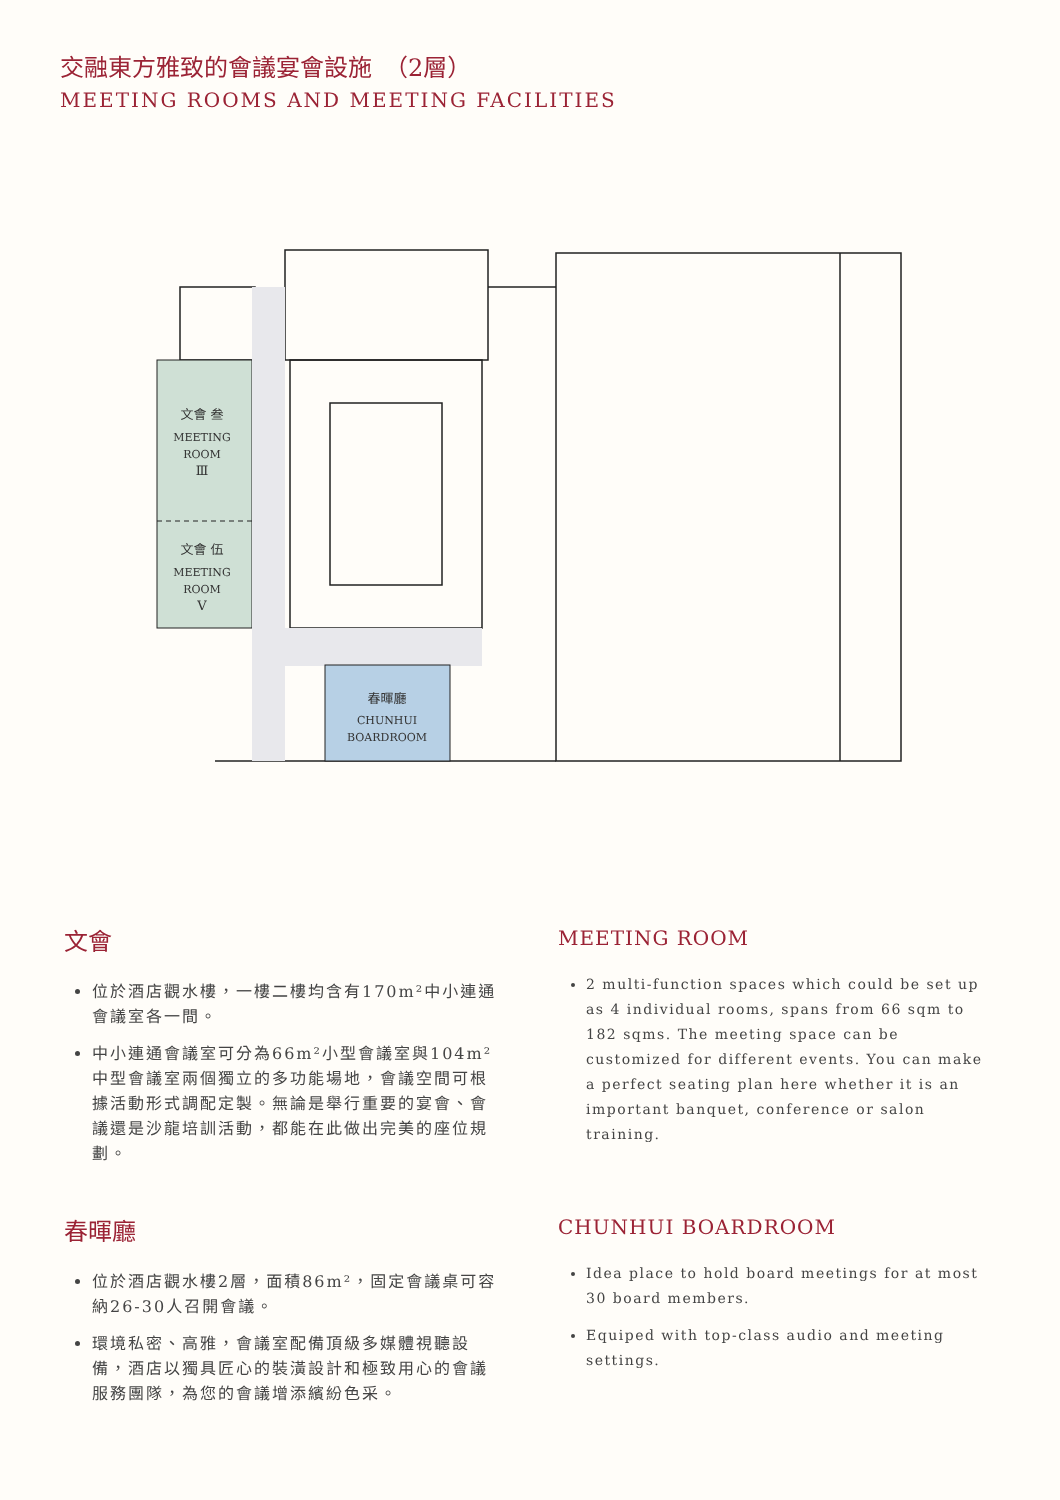交融東方雅致的會議宴會設施　（2層）
MEETING ROOMS AND MEETING FACILITIES
文會 叁
MEETING
ROOM
Ⅲ
文會 伍
MEETING
ROOM
Ⅴ
春暉廳
CHUNHUI
BOARDROOM
文會
位於酒店觀水樓，一樓二樓均含有170m²中小連通會議室各一間。
中小連通會議室可分為66m²小型會議室與104m²中型會議室兩個獨立的多功能場地，會議空間可根據活動形式調配定製。無論是舉行重要的宴會、會議還是沙龍培訓活動，都能在此做出完美的座位規劃。
MEETING ROOM
2 multi-function spaces which could be set up as 4 individual rooms, spans from 66 sqm to 182 sqms. The meeting space can be customized for different events. You can make a perfect seating plan here whether it is an important banquet, conference or salon training.
春暉廳
位於酒店觀水樓2層，面積86m²，固定會議桌可容納26-30人召開會議。
環境私密、高雅，會議室配備頂級多媒體視聽設備，酒店以獨具匠心的裝潢設計和極致用心的會議服務團隊，為您的會議增添繽紛色采。
CHUNHUI BOARDROOM
Idea place to hold board meetings for at most 30 board members.
Equiped with top-class audio and meeting settings.